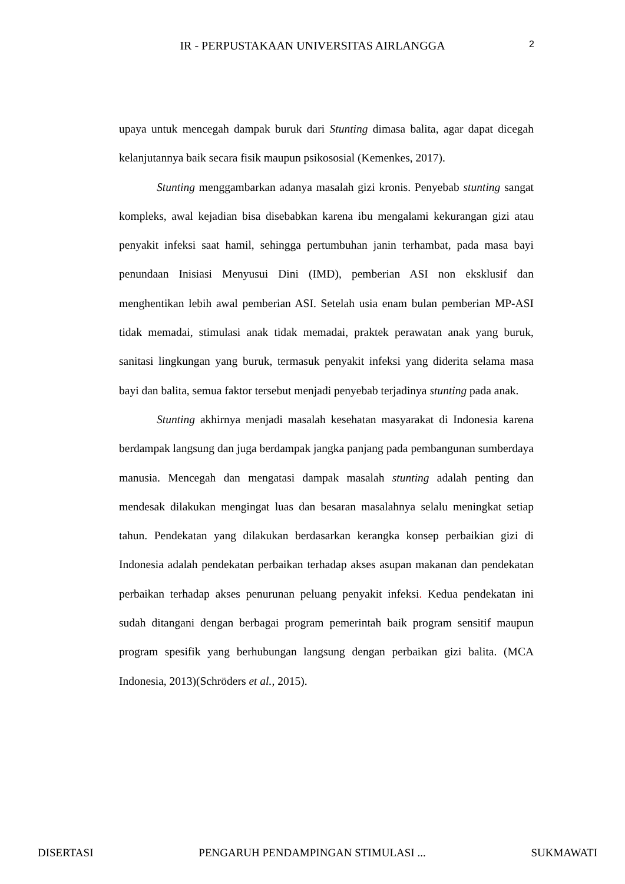IR - PERPUSTAKAAN UNIVERSITAS AIRLANGGA 2
upaya untuk mencegah dampak buruk dari Stunting dimasa balita, agar dapat dicegah kelanjutannya baik secara fisik maupun psikososial (Kemenkes, 2017).
Stunting menggambarkan adanya masalah gizi kronis. Penyebab stunting sangat kompleks, awal kejadian bisa disebabkan karena ibu mengalami kekurangan gizi atau penyakit infeksi saat hamil, sehingga pertumbuhan janin terhambat, pada masa bayi penundaan Inisiasi Menyusui Dini (IMD), pemberian ASI non eksklusif dan menghentikan lebih awal pemberian ASI. Setelah usia enam bulan pemberian MP-ASI tidak memadai, stimulasi anak tidak memadai, praktek perawatan anak yang buruk, sanitasi lingkungan yang buruk, termasuk penyakit infeksi yang diderita selama masa bayi dan balita, semua faktor tersebut menjadi penyebab terjadinya stunting pada anak.
Stunting akhirnya menjadi masalah kesehatan masyarakat di Indonesia karena berdampak langsung dan juga berdampak jangka panjang pada pembangunan sumberdaya manusia. Mencegah dan mengatasi dampak masalah stunting adalah penting dan mendesak dilakukan mengingat luas dan besaran masalahnya selalu meningkat setiap tahun. Pendekatan yang dilakukan berdasarkan kerangka konsep perbaikian gizi di Indonesia adalah pendekatan perbaikan terhadap akses asupan makanan dan pendekatan perbaikan terhadap akses penurunan peluang penyakit infeksi. Kedua pendekatan ini sudah ditangani dengan berbagai program pemerintah baik program sensitif maupun program spesifik yang berhubungan langsung dengan perbaikan gizi balita. (MCA Indonesia, 2013)(Schröders et al., 2015).
DISERTASI PENGARUH PENDAMPINGAN STIMULASI ... SUKMAWATI